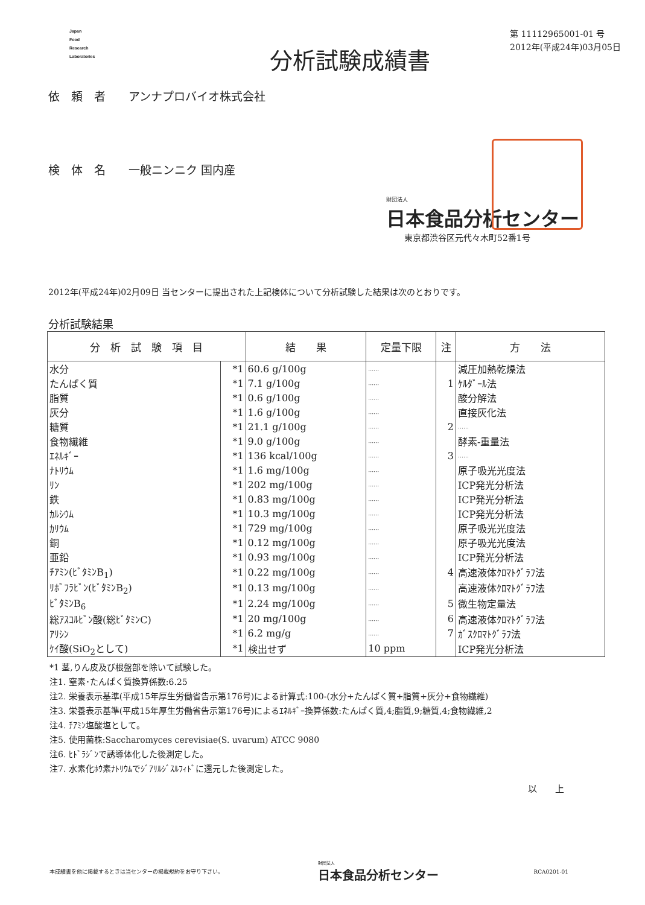Japan
Food
Research
Laboratories
分析試験成績書
第 11112965001-01 号
2012年(平成24年)03月05日
依　頼　者　　アンナプロバイオ株式会社
検　体　名　　一般ニンニク 国内産
財団法人
日本食品分析センター
東京都渋谷区元代々木町52番1号
2012年(平成24年)02月09日 当センターに提出された上記検体について分析試験した結果は次のとおりです。
分析試験結果
| 分 析 試 験 項 目 | | 結 果 | 定量下限 | 注 | 方 法 |
| --- | --- | --- | --- | --- | --- |
| 水分 | *1 | 60.6 g/100g | …… | | 減圧加熱乾燥法 |
| たんぱく質 | *1 | 7.1 g/100g | …… | 1 | ｹﾙﾀﾞｰﾙ法 |
| 脂質 | *1 | 0.6 g/100g | …… | | 酸分解法 |
| 灰分 | *1 | 1.6 g/100g | …… | | 直接灰化法 |
| 糖質 | *1 | 21.1 g/100g | …… | 2 | …… |
| 食物繊維 | *1 | 9.0 g/100g | …… | | 酵素-重量法 |
| ｴﾈﾙｷﾞｰ | *1 | 136 kcal/100g | …… | 3 | …… |
| ﾅﾄﾘｳﾑ | *1 | 1.6 mg/100g | …… | | 原子吸光光度法 |
| ﾘﾝ | *1 | 202 mg/100g | …… | | ICP発光分析法 |
| 鉄 | *1 | 0.83 mg/100g | …… | | ICP発光分析法 |
| ｶﾙｼｳﾑ | *1 | 10.3 mg/100g | …… | | ICP発光分析法 |
| ｶﾘｳﾑ | *1 | 729 mg/100g | …… | | 原子吸光光度法 |
| 銅 | *1 | 0.12 mg/100g | …… | | 原子吸光光度法 |
| 亜鉛 | *1 | 0.93 mg/100g | …… | | ICP発光分析法 |
| ﾁｱﾐﾝ(ﾋﾞﾀﾐﾝB<sub>1</sub>) | *1 | 0.22 mg/100g | …… | 4 | 高速液体ｸﾛﾏﾄｸﾞﾗﾌ法 |
| ﾘﾎﾞﾌﾗﾋﾞﾝ(ﾋﾞﾀﾐﾝB<sub>2</sub>) | *1 | 0.13 mg/100g | …… | | 高速液体ｸﾛﾏﾄｸﾞﾗﾌ法 |
| ﾋﾞﾀﾐﾝB<sub>6</sub> | *1 | 2.24 mg/100g | …… | 5 | 微生物定量法 |
| 総ｱｽｺﾙﾋﾞﾝ酸(総ﾋﾞﾀﾐﾝC) | *1 | 20 mg/100g | …… | 6 | 高速液体ｸﾛﾏﾄｸﾞﾗﾌ法 |
| ｱﾘｼﾝ | *1 | 6.2 mg/g | …… | 7 | ｶﾞｽｸﾛﾏﾄｸﾞﾗﾌ法 |
| ｹｲ酸(SiO<sub>2</sub>として) | *1 | 検出せず | 10 ppm | | ICP発光分析法 |
*1 茎,りん皮及び根盤部を除いて試験した。
注1. 窒素･たんぱく質換算係数:6.25
注2. 栄養表示基準(平成15年厚生労働省告示第176号)による計算式:100-(水分+たんぱく質+脂質+灰分+食物繊維)
注3. 栄養表示基準(平成15年厚生労働省告示第176号)によるｴﾈﾙｷﾞｰ換算係数:たんぱく質,4;脂質,9;糖質,4;食物繊維,2
注4. ﾁｱﾐﾝ塩酸塩として。
注5. 使用菌株:Saccharomyces cerevisiae(S. uvarum) ATCC 9080
注6. ﾋﾄﾞﾗｼﾞﾝで誘導体化した後測定した。
注7. 水素化ﾎｳ素ﾅﾄﾘｳﾑでｼﾞｱﾘﾙｼﾞｽﾙﾌｨﾄﾞに還元した後測定した。
以　　上
本成績書を他に掲載するときは当センターの掲載規約をお守り下さい。 財団法人
日本食品分析センター RCA0201-01